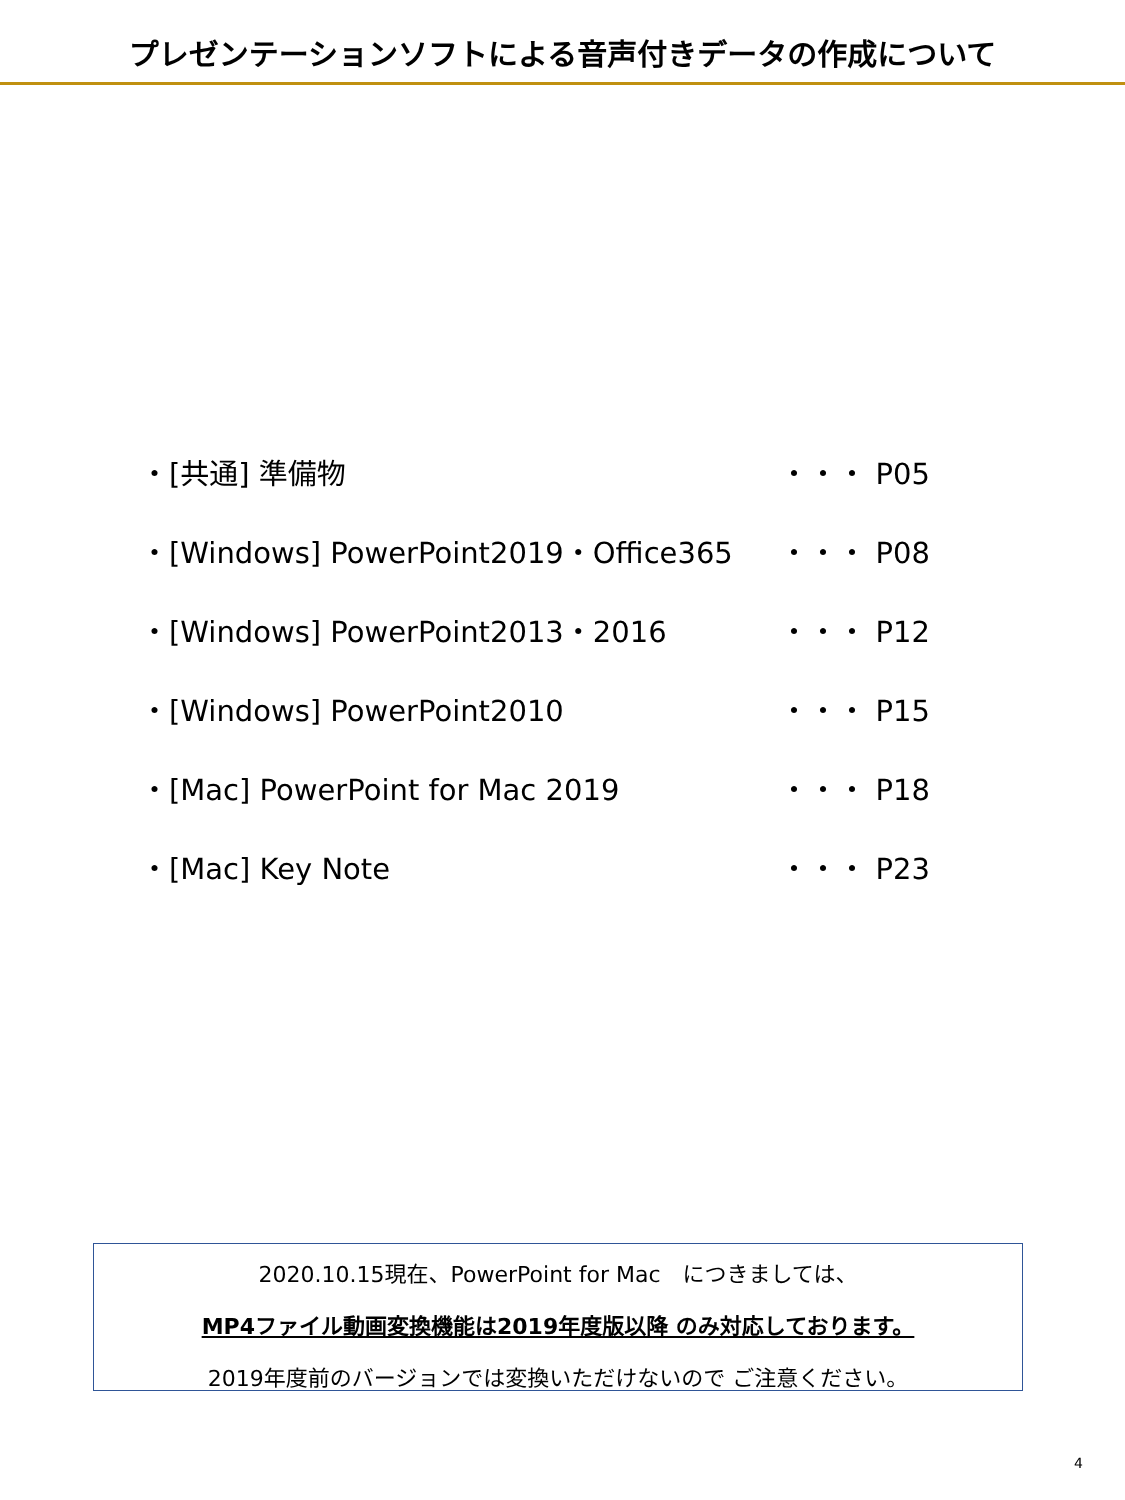プレゼンテーションソフトによる音声付きデータの作成について
・[共通] 準備物 ・・・ P05
・[Windows] PowerPoint2019・Office365 ・・・ P08
・[Windows] PowerPoint2013・2016 ・・・ P12
・[Windows] PowerPoint2010 ・・・ P15
・[Mac] PowerPoint for Mac 2019 ・・・ P18
・[Mac] Key Note ・・・ P23
2020.10.15現在、PowerPoint for Mac　につきましては、
MP4ファイル動画変換機能は2019年度版以降 のみ対応しております。
2019年度前のバージョンでは変換いただけないので ご注意ください。
4